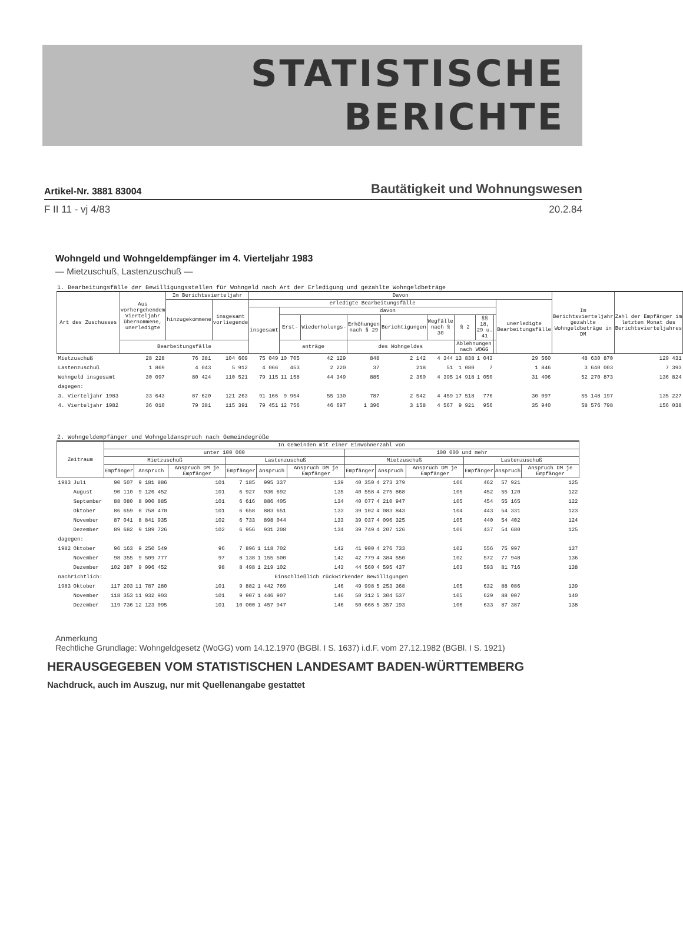STATISTISCHE
BERICHTE
Artikel-Nr. 3881 83004 Bautätigkeit und Wohnungswesen
F II 11 - vj 4/83 20.2.84
Wohngeld und Wohngeldempfänger im 4. Vierteljahr 1983
— Mietzuschuß, Lastenzuschuß —
1. Bearbeitungsfälle der Bewilligungsstellen für Wohngeld nach Art der Erledigung und gezahlte Wohngeldbeträge
| Art des Zuschusses | Aus vorhergehendem Vierteljahr übernommene, unerledigte | Im Berichtsvierteljahr | | Davon | | | | | | | | | | Im Berichtsvierteljahr gezahlte Wohngeldbeträge in DM | Zahl der Empfänger im letzten Monat des Berichtsvierteljahres |
| --- | --- | --- | --- | --- | --- | --- | --- | --- | --- | --- | --- | --- | --- | --- | --- |
| | | hinzugekommene | insgesamt vorliegende | erledigte Bearbeitungsfälle | | | | | | | | | unerledigte Bearbeitungsfälle | | |
| | | | | insgesamt | davon | | | | | | | | | | |
| | | | | | Erst- | Wiederholungs- | Erhöhungen nach § 29 | Berichtigungen | Wegfälle nach § 30 | § 2 | §§ 18, 29 u. 41 | | | | |
| | Bearbeitungsfälle | | | | anträge | | des Wohngeldes | | | Ablehnungen nach WOGG | | | | | |
| Mietzuschuß | 28 228 | 76 381 | 104 609 | 75 049 | 10 705 | 42 129 | 848 | 2 142 | 4 344 | 13 838 | 1 043 | | 29 560 | 48 630 870 | 129 431 |
| Lastenzuschuß | 1 869 | 4 043 | 5 912 | 4 066 | 453 | 2 220 | 37 | 218 | 51 | 1 080 | 7 | | 1 846 | 3 640 003 | 7 393 |
| Wohngeld insgesamt | 30 097 | 80 424 | 110 521 | 79 115 | 11 158 | 44 349 | 885 | 2 360 | 4 395 | 14 918 | 1 050 | | 31 406 | 52 270 873 | 136 824 |
| dagegen: | | | | | | | | | | | | | | | |
| 3. Vierteljahr 1983 | 33 643 | 87 620 | 121 263 | 91 166 | 9 954 | 55 130 | 787 | 2 542 | 4 459 | 17 518 | 776 | | 30 097 | 55 148 197 | 135 227 |
| 4. Vierteljahr 1982 | 36 010 | 79 381 | 115 391 | 79 451 | 12 756 | 46 697 | 1 396 | 3 158 | 4 567 | 9 921 | 956 | | 35 940 | 58 576 798 | 156 038 |
2. Wohngeldempfänger und Wohngeldanspruch nach Gemeindegröße
| Zeitraum | | In Gemeinden mit einer Einwohnerzahl von | | | | | | | | | | | |
| --- | --- | --- | --- | --- | --- | --- | --- | --- | --- | --- | --- | --- | --- |
| | | unter 100 000 | | | | | | 100 000 und mehr | | | | | |
| | | Mietzuschuß | | | Lastenzuschuß | | | Mietzuschuß | | | Lastenzuschuß | | |
| | | Empfänger | Anspruch | Anspruch DM je Empfänger | Empfänger | Anspruch | Anspruch DM je Empfänger | Empfänger | Anspruch | Anspruch DM je Empfänger | Empfänger | Anspruch | Anspruch DM je Empfänger |
| 1983 | Juli | 90 507 | 9 181 886 | 101 | 7 185 | 995 337 | 139 | 40 350 | 4 273 379 | 106 | 462 | 57 921 | 125 |
| | August | 90 110 | 9 126 452 | 101 | 6 927 | 936 692 | 135 | 40 558 | 4 275 868 | 105 | 452 | 55 120 | 122 |
| | September | 88 080 | 8 900 885 | 101 | 6 616 | 886 405 | 134 | 40 077 | 4 210 947 | 105 | 454 | 55 165 | 122 |
| | Oktober | 86 659 | 8 758 470 | 101 | 6 658 | 883 651 | 133 | 39 102 | 4 083 843 | 104 | 443 | 54 331 | 123 |
| | November | 87 041 | 8 841 935 | 102 | 6 733 | 898 044 | 133 | 39 037 | 4 096 325 | 105 | 440 | 54 402 | 124 |
| | Dezember | 89 682 | 9 189 726 | 102 | 6 956 | 931 208 | 134 | 39 749 | 4 207 126 | 106 | 437 | 54 680 | 125 |
| dagegen: | | | | | | | | | | | | | |
| 1982 | Oktober | 96 163 | 9 250 549 | 96 | 7 896 | 1 118 702 | 142 | 41 900 | 4 276 733 | 102 | 556 | 75 997 | 137 |
| | November | 98 355 | 9 509 777 | 97 | 8 138 | 1 155 500 | 142 | 42 779 | 4 384 550 | 102 | 572 | 77 948 | 136 |
| | Dezember | 102 387 | 9 996 452 | 98 | 8 498 | 1 219 102 | 143 | 44 560 | 4 595 437 | 103 | 593 | 81 716 | 138 |
| nachrichtlich: | | Einschließlich rückwirkender Bewilligungen | | | | | | | | | | | |
| 1983 | Oktober | 117 203 | 11 787 280 | 101 | 9 882 | 1 442 769 | 146 | 49 998 | 5 253 368 | 105 | 632 | 88 086 | 139 |
| | November | 118 353 | 11 932 903 | 101 | 9 907 | 1 446 907 | 146 | 50 312 | 5 304 537 | 105 | 629 | 88 007 | 140 |
| | Dezember | 119 736 | 12 123 095 | 101 | 10 000 | 1 457 947 | 146 | 50 666 | 5 357 193 | 106 | 633 | 87 387 | 138 |
Anmerkung
Rechtliche Grundlage: Wohngeldgesetz (WoGG) vom 14.12.1970 (BGBl. I S. 1637) i.d.F. vom 27.12.1982 (BGBl. I S. 1921)
HERAUSGEGEBEN VOM STATISTISCHEN LANDESAMT BADEN-WÜRTTEMBERG
Nachdruck, auch im Auszug, nur mit Quellenangabe gestattet